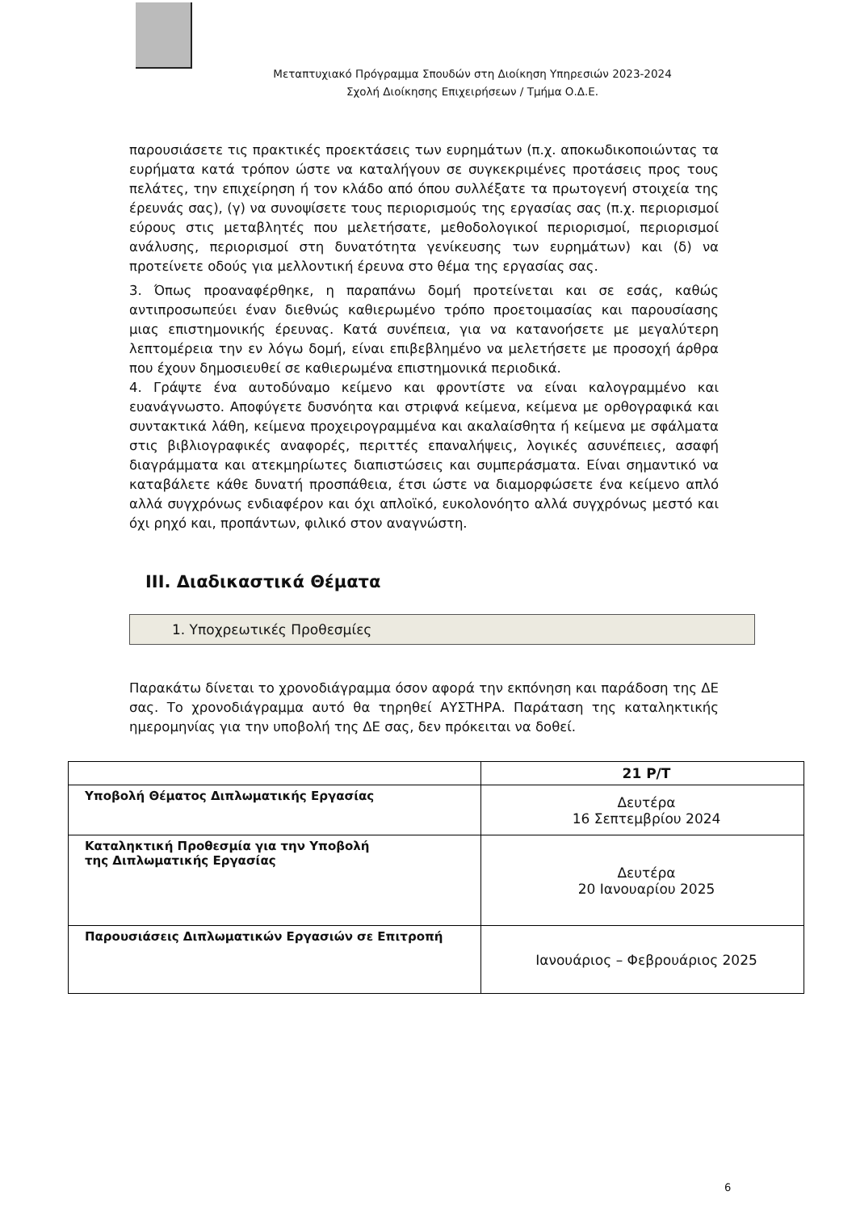Μεταπτυχιακό Πρόγραμμα Σπουδών στη Διοίκηση Υπηρεσιών 2023-2024
Σχολή Διοίκησης Επιχειρήσεων / Τμήμα Ο.Δ.Ε.
παρουσιάσετε τις πρακτικές προεκτάσεις των ευρημάτων (π.χ. αποκωδικοποιώντας τα ευρήματα κατά τρόπον ώστε να καταλήγουν σε συγκεκριμένες προτάσεις προς τους πελάτες, την επιχείρηση ή τον κλάδο από όπου συλλέξατε τα πρωτογενή στοιχεία της έρευνάς σας), (γ) να συνοψίσετε τους περιορισμούς της εργασίας σας (π.χ. περιορισμοί εύρους στις μεταβλητές που μελετήσατε, μεθοδολογικοί περιορισμοί, περιορισμοί ανάλυσης, περιορισμοί στη δυνατότητα γενίκευσης των ευρημάτων) και (δ) να προτείνετε οδούς για μελλοντική έρευνα στο θέμα της εργασίας σας.
3. Όπως προαναφέρθηκε, η παραπάνω δομή προτείνεται και σε εσάς, καθώς αντιπροσωπεύει έναν διεθνώς καθιερωμένο τρόπο προετοιμασίας και παρουσίασης μιας επιστημονικής έρευνας. Κατά συνέπεια, για να κατανοήσετε με μεγαλύτερη λεπτομέρεια την εν λόγω δομή, είναι επιβεβλημένο να μελετήσετε με προσοχή άρθρα που έχουν δημοσιευθεί σε καθιερωμένα επιστημονικά περιοδικά.
4. Γράψτε ένα αυτοδύναμο κείμενο και φροντίστε να είναι καλογραμμένο και ευανάγνωστο. Αποφύγετε δυσνόητα και στριφνά κείμενα, κείμενα με ορθογραφικά και συντακτικά λάθη, κείμενα προχειρογραμμένα και ακαλαίσθητα ή κείμενα με σφάλματα στις βιβλιογραφικές αναφορές, περιττές επαναλήψεις, λογικές ασυνέπειες, ασαφή διαγράμματα και ατεκμηρίωτες διαπιστώσεις και συμπεράσματα. Είναι σημαντικό να καταβάλετε κάθε δυνατή προσπάθεια, έτσι ώστε να διαμορφώσετε ένα κείμενο απλό αλλά συγχρόνως ενδιαφέρον και όχι απλοϊκό, ευκολονόητο αλλά συγχρόνως μεστό και όχι ρηχό και, προπάντων, φιλικό στον αναγνώστη.
ΙΙΙ. Διαδικαστικά Θέματα
1. Υποχρεωτικές Προθεσμίες
Παρακάτω δίνεται το χρονοδιάγραμμα όσον αφορά την εκπόνηση και παράδοση της ΔΕ σας. Το χρονοδιάγραμμα αυτό θα τηρηθεί ΑΥΣΤΗΡΑ. Παράταση της καταληκτικής ημερομηνίας για την υποβολή της ΔΕ σας, δεν πρόκειται να δοθεί.
| | 21 Ρ/Τ |
| --- | --- |
| Υποβολή Θέματος Διπλωματικής Εργασίας | Δευτέρα 16 Σεπτεμβρίου 2024 |
| Καταληκτική Προθεσμία για την Υποβολή της Διπλωματικής Εργασίας | Δευτέρα 20 Ιανουαρίου 2025 |
| Παρουσιάσεις Διπλωματικών Εργασιών σε Επιτροπή | Ιανουάριος – Φεβρουάριος 2025 |
6